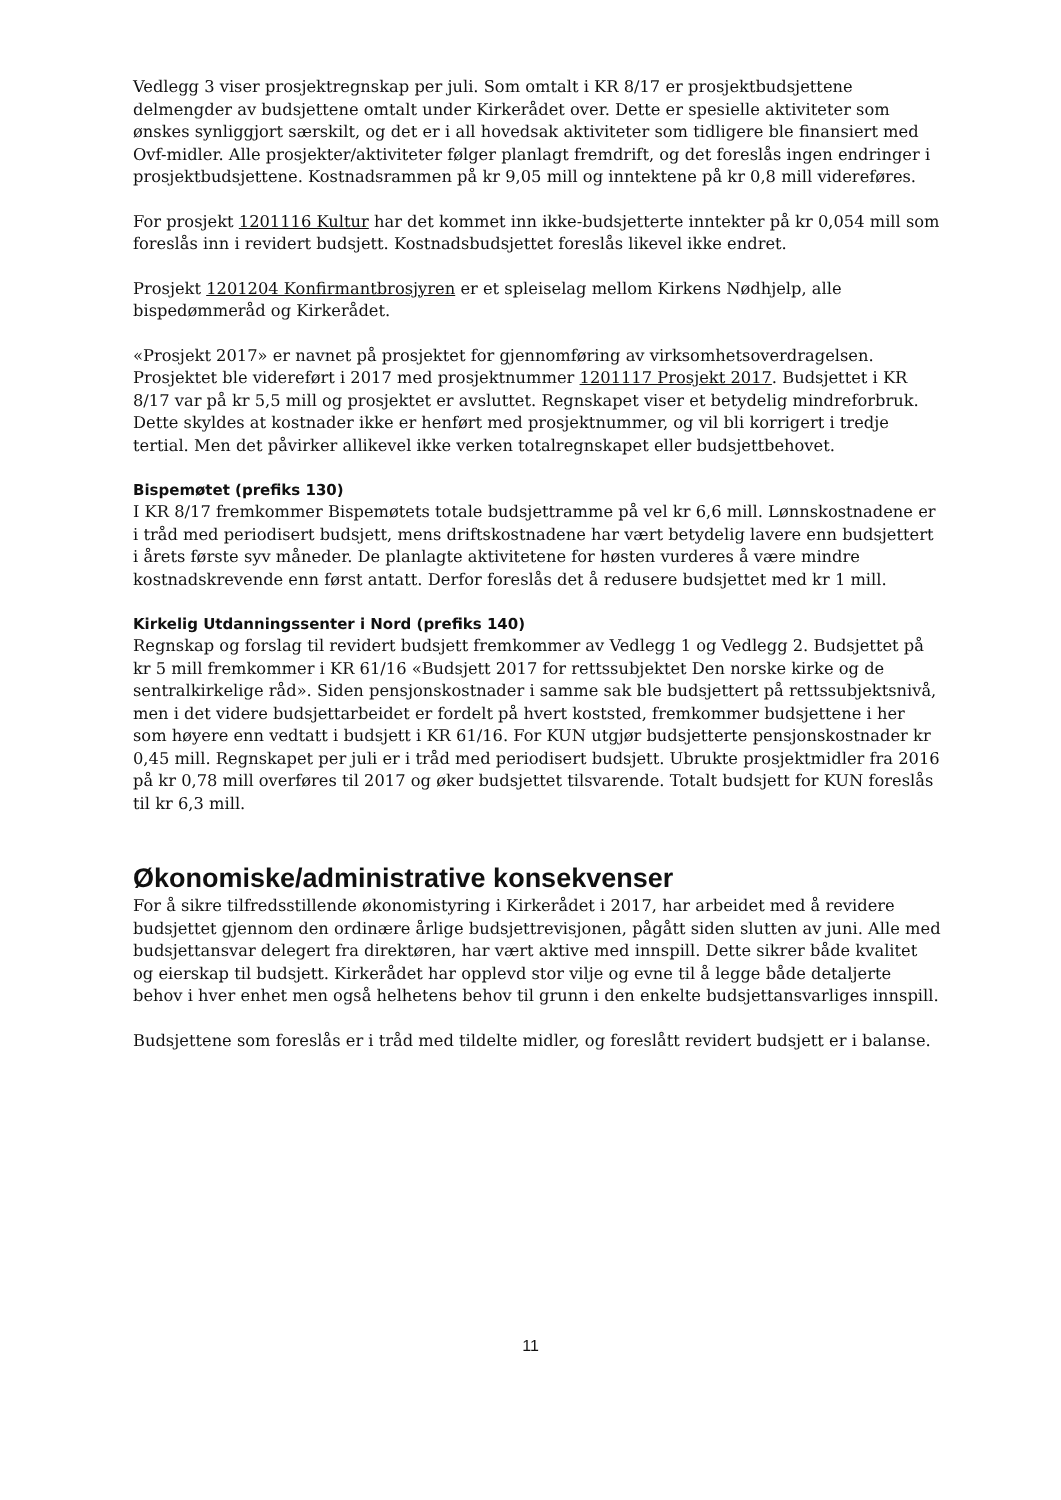Vedlegg 3 viser prosjektregnskap per juli. Som omtalt i KR 8/17 er prosjektbudsjettene delmengder av budsjettene omtalt under Kirkerådet over. Dette er spesielle aktiviteter som ønskes synliggjort særskilt, og det er i all hovedsak aktiviteter som tidligere ble finansiert med Ovf-midler. Alle prosjekter/aktiviteter følger planlagt fremdrift, og det foreslås ingen endringer i prosjektbudsjettene. Kostnadsrammen på kr 9,05 mill og inntektene på kr 0,8 mill videreføres.
For prosjekt 1201116 Kultur har det kommet inn ikke-budsjetterte inntekter på kr 0,054 mill som foreslås inn i revidert budsjett. Kostnadsbudsjettet foreslås likevel ikke endret.
Prosjekt 1201204 Konfirmantbrosjyren er et spleiselag mellom Kirkens Nødhjelp, alle bispedømmeråd og Kirkerådet.
«Prosjekt 2017» er navnet på prosjektet for gjennomføring av virksomhetsoverdragelsen. Prosjektet ble videreført i 2017 med prosjektnummer 1201117 Prosjekt 2017. Budsjettet i KR 8/17 var på kr 5,5 mill og prosjektet er avsluttet. Regnskapet viser et betydelig mindreforbruk. Dette skyldes at kostnader ikke er henført med prosjektnummer, og vil bli korrigert i tredje tertial. Men det påvirker allikevel ikke verken totalregnskapet eller budsjettbehovet.
Bispemøtet (prefiks 130)
I KR 8/17 fremkommer Bispemøtets totale budsjettramme på vel kr 6,6 mill. Lønnskostnadene er i tråd med periodisert budsjett, mens driftskostnadene har vært betydelig lavere enn budsjettert i årets første syv måneder. De planlagte aktivitetene for høsten vurderes å være mindre kostnadskrevende enn først antatt. Derfor foreslås det å redusere budsjettet med kr 1 mill.
Kirkelig Utdanningssenter i Nord (prefiks 140)
Regnskap og forslag til revidert budsjett fremkommer av Vedlegg 1 og Vedlegg 2. Budsjettet på kr 5 mill fremkommer i KR 61/16 «Budsjett 2017 for rettssubjektet Den norske kirke og de sentralkirkelige råd». Siden pensjonskostnader i samme sak ble budsjettert på rettssubjektsnivå, men i det videre budsjettarbeidet er fordelt på hvert koststed, fremkommer budsjettene i her som høyere enn vedtatt i budsjett i KR 61/16. For KUN utgjør budsjetterte pensjonskostnader kr 0,45 mill. Regnskapet per juli er i tråd med periodisert budsjett. Ubrukte prosjektmidler fra 2016 på kr 0,78 mill overføres til 2017 og øker budsjettet tilsvarende. Totalt budsjett for KUN foreslås til kr 6,3 mill.
Økonomiske/administrative konsekvenser
For å sikre tilfredsstillende økonomistyring i Kirkerådet i 2017, har arbeidet med å revidere budsjettet gjennom den ordinære årlige budsjettrevisjonen, pågått siden slutten av juni. Alle med budsjettansvar delegert fra direktøren, har vært aktive med innspill. Dette sikrer både kvalitet og eierskap til budsjett. Kirkerådet har opplevd stor vilje og evne til å legge både detaljerte behov i hver enhet men også helhetens behov til grunn i den enkelte budsjettansvarliges innspill.
Budsjettene som foreslås er i tråd med tildelte midler, og foreslått revidert budsjett er i balanse.
11